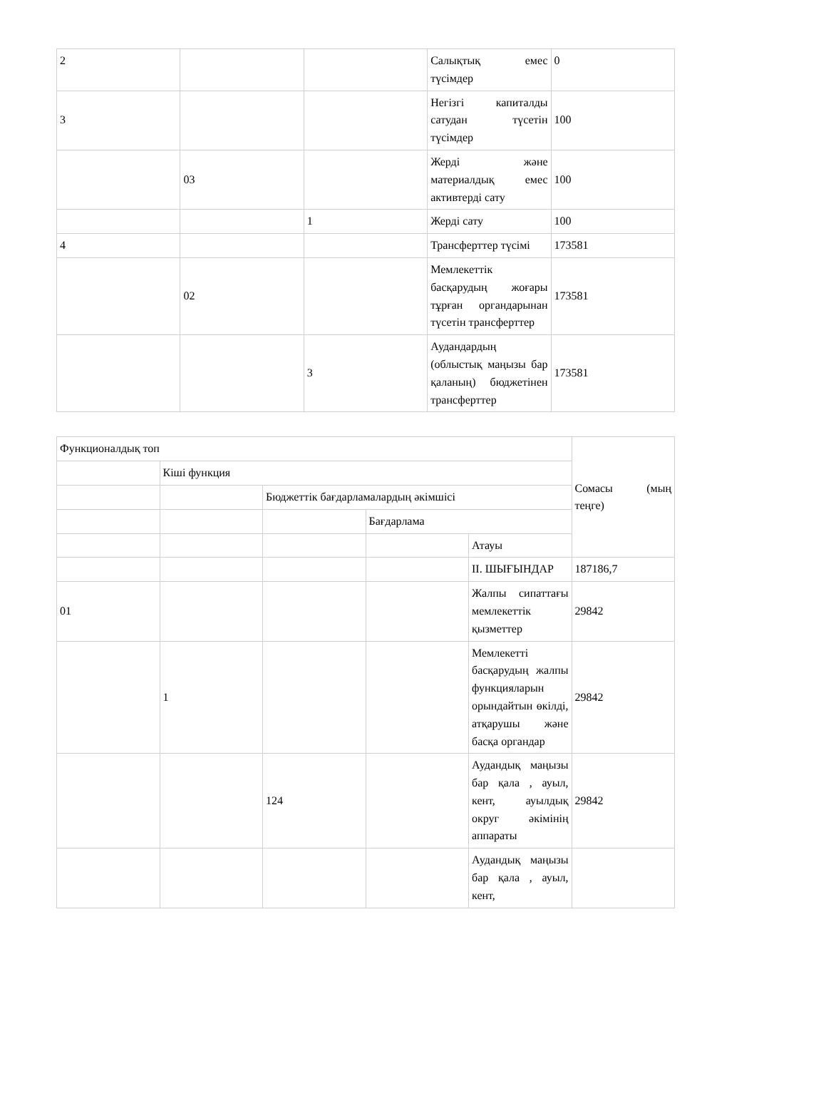| 2 | | | Салықтық емес түсімдер | 0 |
| 3 | | | Негізгі капиталды сатудан түсетін түсімдер | 100 |
| | 03 | | Жерді және материалдық емес активтерді сату | 100 |
| | | 1 | Жерді сату | 100 |
| 4 | | | Трансферттер түсімі | 173581 |
| | 02 | | Мемлекеттік басқарудың жоғары тұрған органдарынан түсетін трансферттер | 173581 |
| | | 3 | Аудандардың (облыстық маңызы бар қаланың) бюджетінен трансферттер | 173581 |
| Функционалдық топ | | | | | Сомасы (мың теңге) |
| --- | --- | --- | --- | --- | --- |
| | Кіші функция | | | | |
| | | Бюджеттік бағдарламалардың әкімшісі | | | |
| | | | Бағдарлама | | |
| | | | | Атауы | |
| | | | | II. ШЫҒЫНДАР | 187186,7 |
| 01 | | | | Жалпы сипаттағы мемлекеттік қызметтер | 29842 |
| | 1 | | | Мемлекетті басқарудың жалпы функцияларын орындайтын өкілді, атқарушы және басқа органдар | 29842 |
| | | 124 | | Аудандық маңызы бар қала , ауыл, кент, ауылдық округ әкімінің аппараты | 29842 |
| | | | | Аудандық маңызы бар қала , ауыл, кент, | |